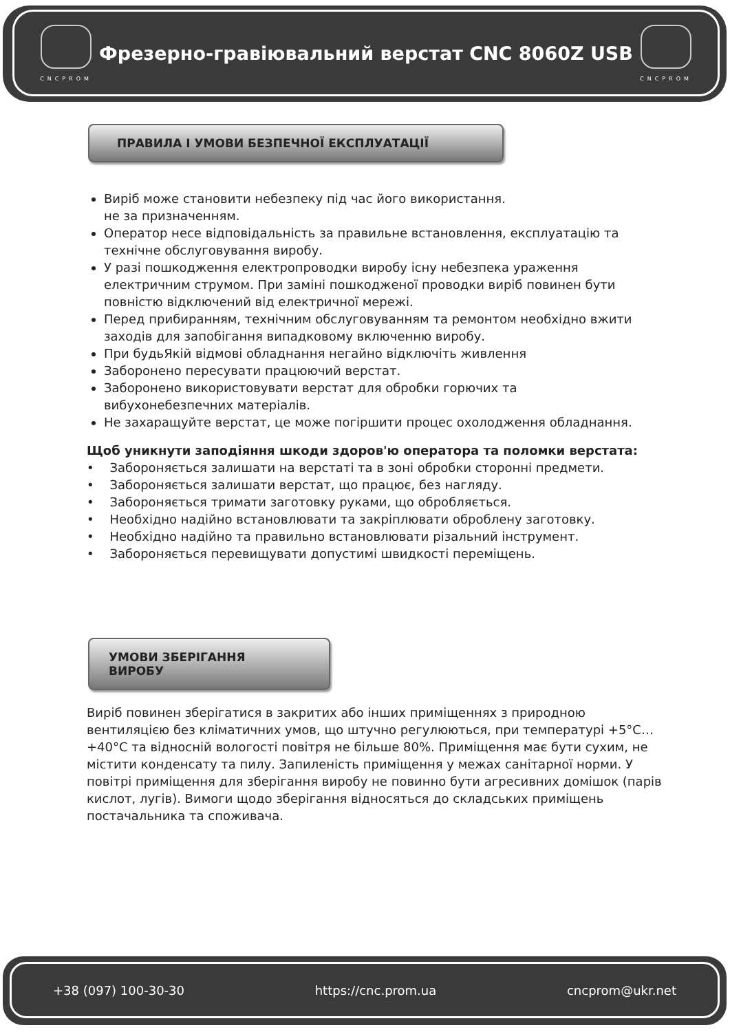CNCPROM
Фрезерно-гравіювальний верстат CNC 8060Z USB
CNCPROM
ПРАВИЛА І УМОВИ БЕЗПЕЧНОЇ ЕКСПЛУАТАЦІЇ
Виріб може становити небезпеку під час його використання.
не за призначенням.
Оператор несе відповідальність за правильне встановлення, експлуатацію та технічне обслуговування виробу.
У разі пошкодження електропроводки виробу існу небезпека ураження електричним струмом. При заміні пошкодженої проводки виріб повинен бути повністю відключений від електричної мережі.
Перед прибиранням, технічним обслуговуванням та ремонтом необхідно вжити заходів для запобігання випадковому включенню виробу.
При будьЯкій відмові обладнання негайно відключіть живлення
Заборонено пересувати працюючий верстат.
Заборонено використовувати верстат для обробки горючих та вибухонебезпечних матеріалів.
Не захаращуйте верстат, це може погіршити процес охолодження обладнання.
Щоб уникнути заподіяння шкоди здоров'ю оператора та поломки верстата:
• Забороняється залишати на верстаті та в зоні обробки сторонні предмети.
• Забороняється залишати верстат, що працює, без нагляду.
• Забороняється тримати заготовку руками, що обробляється.
• Необхідно надійно встановлювати та закріплювати оброблену заготовку.
• Необхідно надійно та правильно встановлювати різальний інструмент.
• Забороняється перевищувати допустимі швидкості переміщень.
УМОВИ ЗБЕРІГАННЯ ВИРОБУ
Виріб повинен зберігатися в закритих або інших приміщеннях з природною вентиляцією без кліматичних умов, що штучно регулюються, при температурі +5°С…+40°С та відносній вологості повітря не більше 80%. Приміщення має бути сухим, не містити конденсату та пилу. Запиленість приміщення у межах санітарної норми. У повітрі приміщення для зберігання виробу не повинно бути агресивних домішок (парів кислот, лугів). Вимоги щодо зберігання відносяться до складських приміщень постачальника та споживача.
+38 (097) 100-30-30 https://cnc.prom.ua cncprom@ukr.net